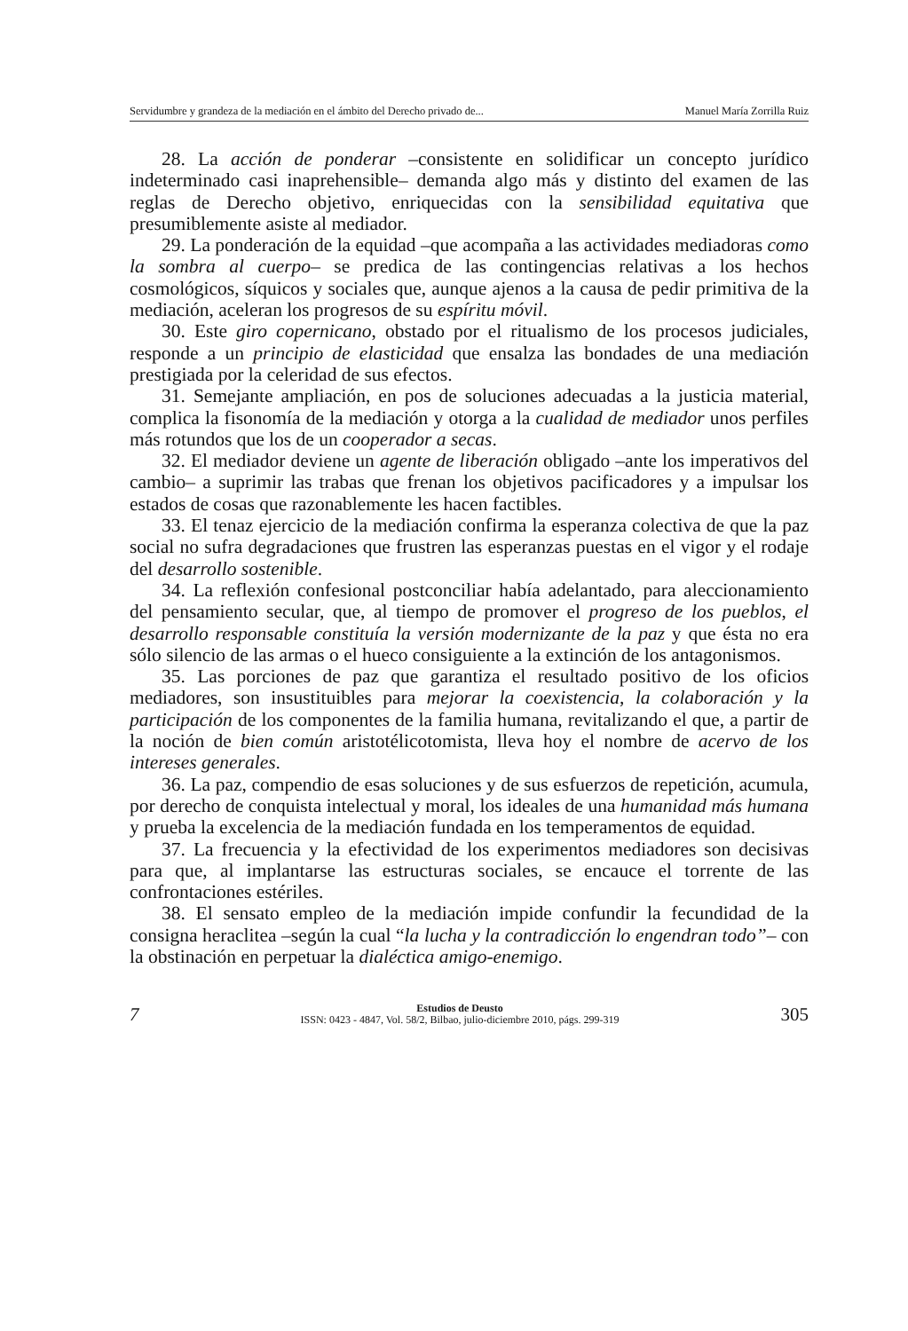Servidumbre y grandeza de la mediación en el ámbito del Derecho privado de... Manuel María Zorrilla Ruiz
28. La acción de ponderar –consistente en solidificar un concepto jurídico indeterminado casi inaprehensible– demanda algo más y distinto del examen de las reglas de Derecho objetivo, enriquecidas con la sensibilidad equitativa que presumiblemente asiste al mediador.
29. La ponderación de la equidad –que acompaña a las actividades mediadoras como la sombra al cuerpo– se predica de las contingencias relativas a los hechos cosmológicos, síquicos y sociales que, aunque ajenos a la causa de pedir primitiva de la mediación, aceleran los progresos de su espíritu móvil.
30. Este giro copernicano, obstado por el ritualismo de los procesos judiciales, responde a un principio de elasticidad que ensalza las bondades de una mediación prestigiada por la celeridad de sus efectos.
31. Semejante ampliación, en pos de soluciones adecuadas a la justicia material, complica la fisonomía de la mediación y otorga a la cualidad de mediador unos perfiles más rotundos que los de un cooperador a secas.
32. El mediador deviene un agente de liberación obligado –ante los imperativos del cambio– a suprimir las trabas que frenan los objetivos pacificadores y a impulsar los estados de cosas que razonablemente les hacen factibles.
33. El tenaz ejercicio de la mediación confirma la esperanza colectiva de que la paz social no sufra degradaciones que frustren las esperanzas puestas en el vigor y el rodaje del desarrollo sostenible.
34. La reflexión confesional postconciliar había adelantado, para aleccionamiento del pensamiento secular, que, al tiempo de promover el progreso de los pueblos, el desarrollo responsable constituía la versión modernizante de la paz y que ésta no era sólo silencio de las armas o el hueco consiguiente a la extinción de los antagonismos.
35. Las porciones de paz que garantiza el resultado positivo de los oficios mediadores, son insustituibles para mejorar la coexistencia, la colaboración y la participación de los componentes de la familia humana, revitalizando el que, a partir de la noción de bien común aristotélicotomista, lleva hoy el nombre de acervo de los intereses generales.
36. La paz, compendio de esas soluciones y de sus esfuerzos de repetición, acumula, por derecho de conquista intelectual y moral, los ideales de una humanidad más humana y prueba la excelencia de la mediación fundada en los temperamentos de equidad.
37. La frecuencia y la efectividad de los experimentos mediadores son decisivas para que, al implantarse las estructuras sociales, se encauce el torrente de las confrontaciones estériles.
38. El sensato empleo de la mediación impide confundir la fecundidad de la consigna heraclitea –según la cual “la lucha y la contradicción lo engendran todo”– con la obstinación en perpetuar la dialéctica amigo-enemigo.
7
Estudios de Deusto
ISSN: 0423 - 4847, Vol. 58/2, Bilbao, julio-diciembre 2010, págs. 299-319
305